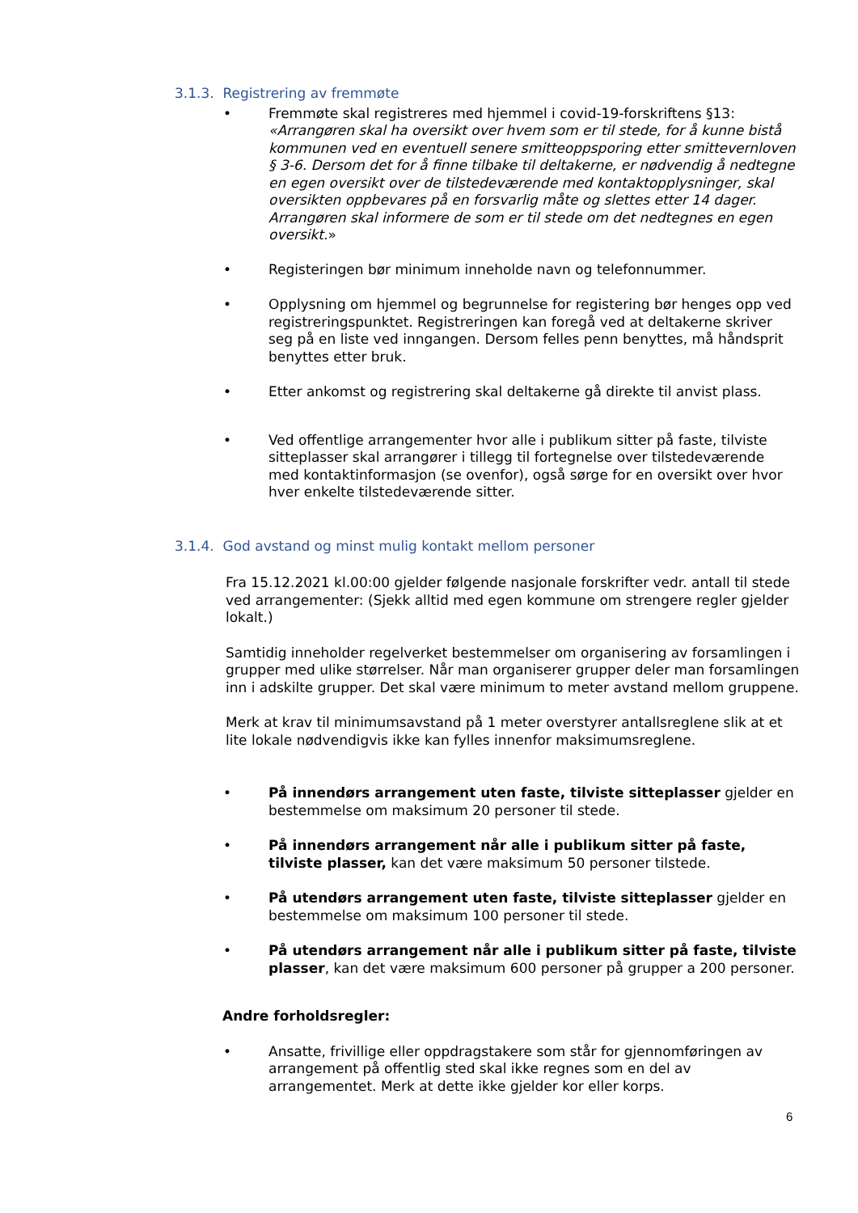3.1.3. Registrering av fremmøte
• Fremmøte skal registreres med hjemmel i covid-19-forskriftens §13: «Arrangøren skal ha oversikt over hvem som er til stede, for å kunne bistå kommunen ved en eventuell senere smitteoppsporing etter smittevernloven § 3-6. Dersom det for å finne tilbake til deltakerne, er nødvendig å nedtegne en egen oversikt over de tilstedeværende med kontaktopplysninger, skal oversikten oppbevares på en forsvarlig måte og slettes etter 14 dager. Arrangøren skal informere de som er til stede om det nedtegnes en egen oversikt.»
• Registeringen bør minimum inneholde navn og telefonnummer.
• Opplysning om hjemmel og begrunnelse for registering bør henges opp ved registreringspunktet. Registreringen kan foregå ved at deltakerne skriver seg på en liste ved inngangen. Dersom felles penn benyttes, må håndsprit benyttes etter bruk.
• Etter ankomst og registrering skal deltakerne gå direkte til anvist plass.
• Ved offentlige arrangementer hvor alle i publikum sitter på faste, tilviste sitteplasser skal arrangører i tillegg til fortegnelse over tilstedeværende med kontaktinformasjon (se ovenfor), også sørge for en oversikt over hvor hver enkelte tilstedeværende sitter.
3.1.4. God avstand og minst mulig kontakt mellom personer
Fra 15.12.2021 kl.00:00 gjelder følgende nasjonale forskrifter vedr. antall til stede ved arrangementer: (Sjekk alltid med egen kommune om strengere regler gjelder lokalt.)
Samtidig inneholder regelverket bestemmelser om organisering av forsamlingen i grupper med ulike størrelser. Når man organiserer grupper deler man forsamlingen inn i adskilte grupper. Det skal være minimum to meter avstand mellom gruppene.
Merk at krav til minimumsavstand på 1 meter overstyrer antallsreglene slik at et lite lokale nødvendigvis ikke kan fylles innenfor maksimumsreglene.
• På innendørs arrangement uten faste, tilviste sitteplasser gjelder en bestemmelse om maksimum 20 personer til stede.
• På innendørs arrangement når alle i publikum sitter på faste, tilviste plasser, kan det være maksimum 50 personer tilstede.
• På utendørs arrangement uten faste, tilviste sitteplasser gjelder en bestemmelse om maksimum 100 personer til stede.
• På utendørs arrangement når alle i publikum sitter på faste, tilviste plasser, kan det være maksimum 600 personer på grupper a 200 personer.
Andre forholdsregler:
• Ansatte, frivillige eller oppdragstakere som står for gjennomføringen av arrangement på offentlig sted skal ikke regnes som en del av arrangementet. Merk at dette ikke gjelder kor eller korps.
6